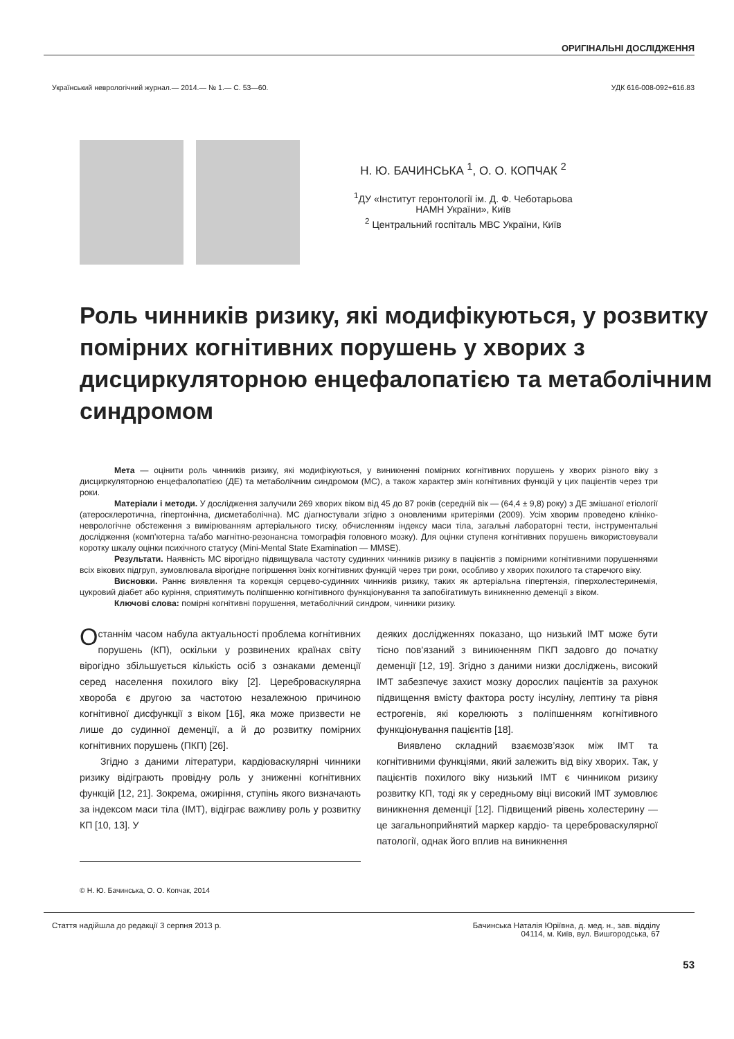ОРИГІНАЛЬНІ ДОСЛІДЖЕННЯ
Український неврологічний журнал.— 2014.— № 1.— С. 53—60. УДК 616-008-092+616.83
Н. Ю. БАЧИНСЬКА <sup>1</sup>, О. О. КОПЧАК <sup>2</sup>
<sup>1</sup> ДУ «Інститут геронтології ім. Д. Ф. Чеботарьова
НАМН України», Київ
<sup>2</sup> Центральний госпіталь МВС України, Київ
Роль чинників ризику, які модифікуються, у розвитку помірних когнітивних порушень у хворих з дисциркуляторною енцефалопатією та метаболічним синдромом
Мета — оцінити роль чинників ризику, які модифікуються, у виникненні помірних когнітивних порушень у хворих різного віку з дисциркуляторною енцефалопатією (ДЕ) та метаболічним синдромом (МС), а також характер змін когнітивних функцій у цих пацієнтів через три роки.
Матеріали і методи. У дослідження залучили 269 хворих віком від 45 до 87 років (середній вік — (64,4 ± 9,8) року) з ДЕ змішаної етіології (атеросклеротична, гіпертонічна, дисметаболічна). МС діагностували згідно з оновленими критеріями (2009). Усім хворим проведено клініко-неврологічне обстеження з вимірюванням артеріального тиску, обчисленням індексу маси тіла, загальні лабораторні тести, інструментальні дослідження (комп’ютерна та/або магнітно-резонансна томографія головного мозку). Для оцінки ступеня когнітивних порушень використовували коротку шкалу оцінки психічного статусу (Mini-Mental State Examination — MMSE).
Результати. Наявність МС вірогідно підвищувала частоту судинних чинників ризику в пацієнтів з помірними когнітивними порушеннями всіх вікових підгруп, зумовлювала вірогідне погіршення їхніх когнітивних функцій через три роки, особливо у хворих похилого та старечого віку.
Висновки. Раннє виявлення та корекція серцево-судинних чинників ризику, таких як артеріальна гіпертензія, гіперхолестеринемія, цукровий діабет або куріння, сприятимуть поліпшенню когнітивного функціонування та запобігатимуть виникненню деменції з віком.
Ключові слова: помірні когнітивні порушення, метаболічний синдром, чинники ризику.
Останнім часом набула актуальності проблема когнітивних порушень (КП), оскільки у розвинених країнах світу вірогідно збільшується кількість осіб з ознаками деменції серед населення похилого віку [2]. Цереброваскулярна хвороба є другою за частотою незалежною причиною когнітивної дисфункції з віком [16], яка може призвести не лише до судинної деменції, а й до розвитку помірних когнітивних порушень (ПКП) [26].
Згідно з даними літератури, кардіоваскулярні чинники ризику відіграють провідну роль у зниженні когнітивних функцій [12, 21]. Зокрема, ожиріння, ступінь якого визначають за індексом маси тіла (ІМТ), відіграє важливу роль у розвитку КП [10, 13]. У
© Н. Ю. Бачинська, О. О. Копчак, 2014
деяких дослідженнях показано, що низький ІМТ може бути тісно пов'язаний з виникненням ПКП задовго до початку деменції [12, 19]. Згідно з даними низки досліджень, високий ІМТ забезпечує захист мозку дорослих пацієнтів за рахунок підвищення вмісту фактора росту інсуліну, лептину та рівня естрогенів, які корелюють з поліпшенням когнітивного функціонування пацієнтів [18].
Виявлено складний взаємозв’язок між ІМТ та когнітивними функціями, який залежить від віку хворих. Так, у пацієнтів похилого віку низький ІМТ є чинником ризику розвитку КП, тоді як у середньому віці високий ІМТ зумовлює виникнення деменції [12]. Підвищений рівень холестерину — це загальноприйнятий маркер кардіо- та цереброваскулярної патології, однак його вплив на виникнення
Стаття надійшла до редакції 3 серпня 2013 р. Бачинська Наталія Юріївна, д. мед. н., зав. відділу
04114, м. Київ, вул. Вишгородська, 67
53